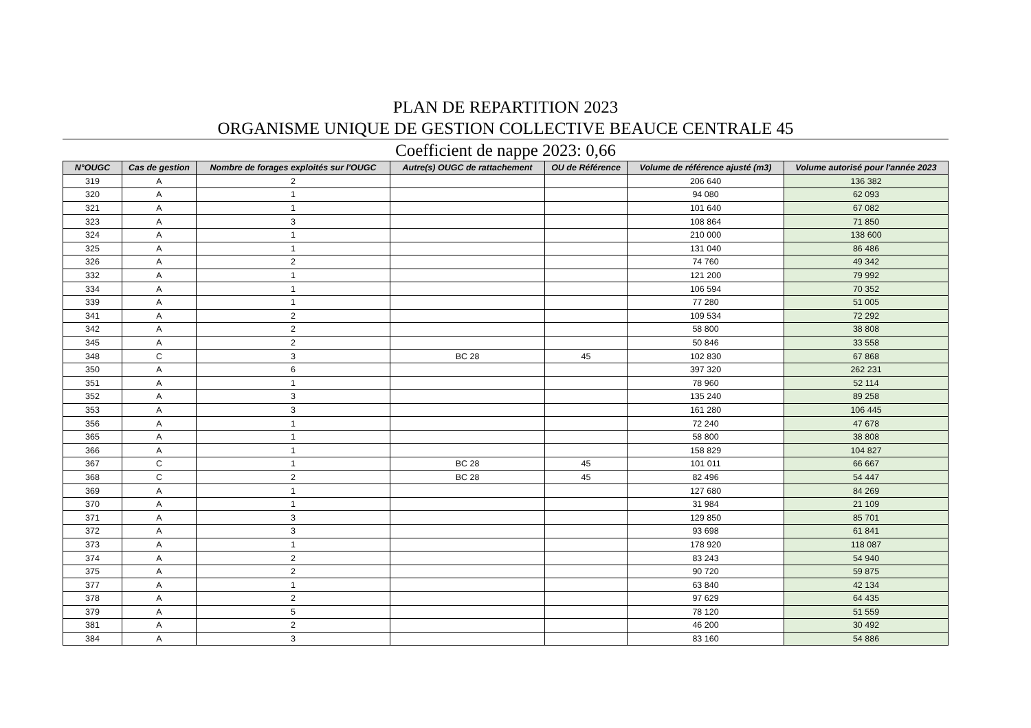PLAN DE REPARTITION 2023
ORGANISME UNIQUE DE GESTION COLLECTIVE BEAUCE CENTRALE 45
Coefficient de nappe 2023: 0,66
| N°OUGC | Cas de gestion | Nombre de forages exploités sur l'OUGC | Autre(s) OUGC de rattachement | OU de Référence | Volume de référence ajusté (m3) | Volume autorisé pour l'année 2023 |
| --- | --- | --- | --- | --- | --- | --- |
| 319 | A | 2 | | | 206 640 | 136 382 |
| 320 | A | 1 | | | 94 080 | 62 093 |
| 321 | A | 1 | | | 101 640 | 67 082 |
| 323 | A | 3 | | | 108 864 | 71 850 |
| 324 | A | 1 | | | 210 000 | 138 600 |
| 325 | A | 1 | | | 131 040 | 86 486 |
| 326 | A | 2 | | | 74 760 | 49 342 |
| 332 | A | 1 | | | 121 200 | 79 992 |
| 334 | A | 1 | | | 106 594 | 70 352 |
| 339 | A | 1 | | | 77 280 | 51 005 |
| 341 | A | 2 | | | 109 534 | 72 292 |
| 342 | A | 2 | | | 58 800 | 38 808 |
| 345 | A | 2 | | | 50 846 | 33 558 |
| 348 | C | 3 | BC 28 | 45 | 102 830 | 67 868 |
| 350 | A | 6 | | | 397 320 | 262 231 |
| 351 | A | 1 | | | 78 960 | 52 114 |
| 352 | A | 3 | | | 135 240 | 89 258 |
| 353 | A | 3 | | | 161 280 | 106 445 |
| 356 | A | 1 | | | 72 240 | 47 678 |
| 365 | A | 1 | | | 58 800 | 38 808 |
| 366 | A | 1 | | | 158 829 | 104 827 |
| 367 | C | 1 | BC 28 | 45 | 101 011 | 66 667 |
| 368 | C | 2 | BC 28 | 45 | 82 496 | 54 447 |
| 369 | A | 1 | | | 127 680 | 84 269 |
| 370 | A | 1 | | | 31 984 | 21 109 |
| 371 | A | 3 | | | 129 850 | 85 701 |
| 372 | A | 3 | | | 93 698 | 61 841 |
| 373 | A | 1 | | | 178 920 | 118 087 |
| 374 | A | 2 | | | 83 243 | 54 940 |
| 375 | A | 2 | | | 90 720 | 59 875 |
| 377 | A | 1 | | | 63 840 | 42 134 |
| 378 | A | 2 | | | 97 629 | 64 435 |
| 379 | A | 5 | | | 78 120 | 51 559 |
| 381 | A | 2 | | | 46 200 | 30 492 |
| 384 | A | 3 | | | 83 160 | 54 886 |